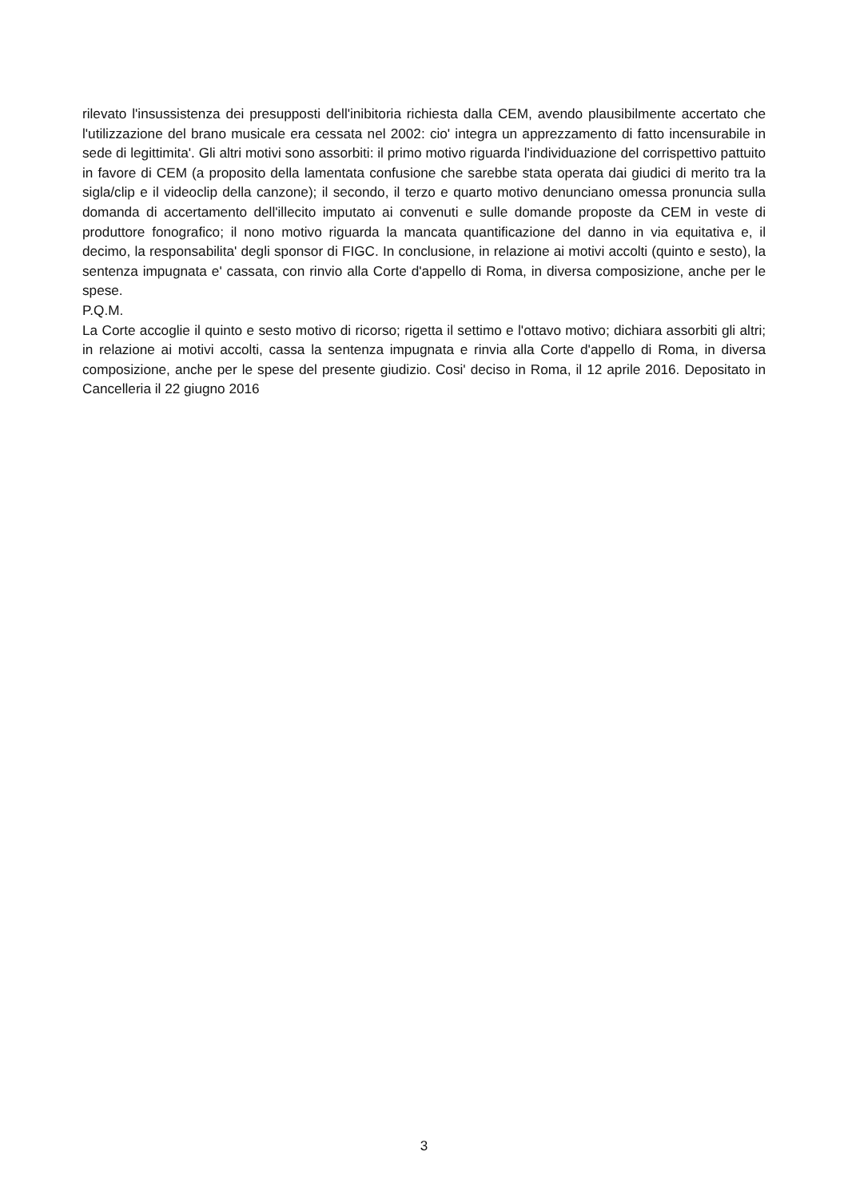rilevato l'insussistenza dei presupposti dell'inibitoria richiesta dalla CEM, avendo plausibilmente accertato che l'utilizzazione del brano musicale era cessata nel 2002: cio' integra un apprezzamento di fatto incensurabile in sede di legittimita'. Gli altri motivi sono assorbiti: il primo motivo riguarda l'individuazione del corrispettivo pattuito in favore di CEM (a proposito della lamentata confusione che sarebbe stata operata dai giudici di merito tra la sigla/clip e il videoclip della canzone); il secondo, il terzo e quarto motivo denunciano omessa pronuncia sulla domanda di accertamento dell'illecito imputato ai convenuti e sulle domande proposte da CEM in veste di produttore fonografico; il nono motivo riguarda la mancata quantificazione del danno in via equitativa e, il decimo, la responsabilita' degli sponsor di FIGC. In conclusione, in relazione ai motivi accolti (quinto e sesto), la sentenza impugnata e' cassata, con rinvio alla Corte d'appello di Roma, in diversa composizione, anche per le spese.
P.Q.M.
La Corte accoglie il quinto e sesto motivo di ricorso; rigetta il settimo e l'ottavo motivo; dichiara assorbiti gli altri; in relazione ai motivi accolti, cassa la sentenza impugnata e rinvia alla Corte d'appello di Roma, in diversa composizione, anche per le spese del presente giudizio. Cosi' deciso in Roma, il 12 aprile 2016. Depositato in Cancelleria il 22 giugno 2016
3